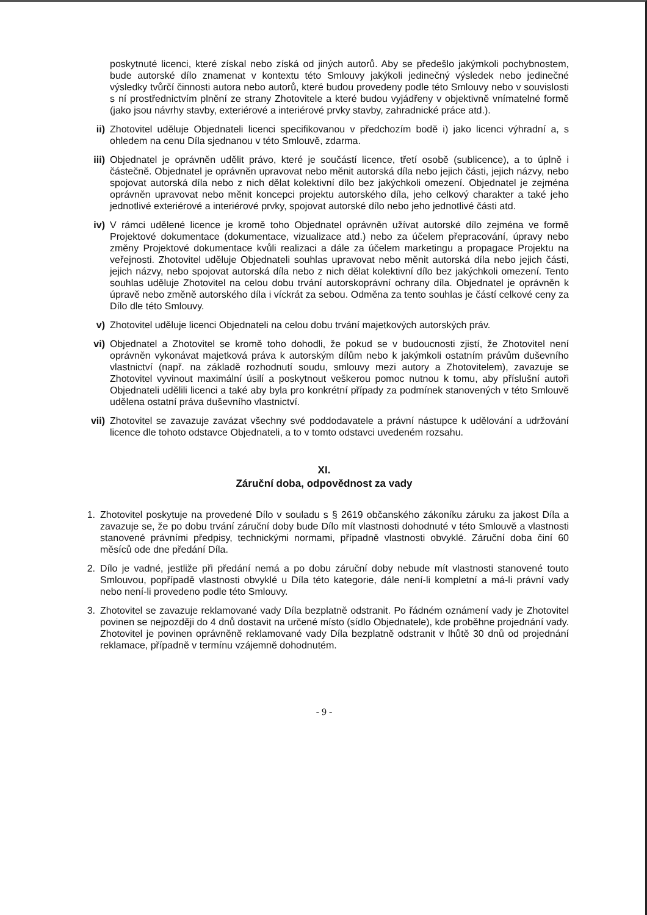poskytnuté licenci, které získal nebo získá od jiných autorů. Aby se předešlo jakýmkoli pochybnostem, bude autorské dílo znamenat v kontextu této Smlouvy jakýkoli jedinečný výsledek nebo jedinečné výsledky tvůrčí činnosti autora nebo autorů, které budou provedeny podle této Smlouvy nebo v souvislosti s ní prostřednictvím plnění ze strany Zhotovitele a které budou vyjádřeny v objektivně vnímatelné formě (jako jsou návrhy stavby, exteriérové a interiérové prvky stavby, zahradnické práce atd.).
ii) Zhotovitel uděluje Objednateli licenci specifikovanou v předchozím bodě i) jako licenci výhradní a, s ohledem na cenu Díla sjednanou v této Smlouvě, zdarma.
iii) Objednatel je oprávněn udělit právo, které je součástí licence, třetí osobě (sublicence), a to úplně i částečně. Objednatel je oprávněn upravovat nebo měnit autorská díla nebo jejich části, jejich názvy, nebo spojovat autorská díla nebo z nich dělat kolektivní dílo bez jakýchkoli omezení. Objednatel je zejména oprávněn upravovat nebo měnit koncepci projektu autorského díla, jeho celkový charakter a také jeho jednotlivé exteriérové a interiérové prvky, spojovat autorské dílo nebo jeho jednotlivé části atd.
iv) V rámci udělené licence je kromě toho Objednatel oprávněn užívat autorské dílo zejména ve formě Projektové dokumentace (dokumentace, vizualizace atd.) nebo za účelem přepracování, úpravy nebo změny Projektové dokumentace kvůli realizaci a dále za účelem marketingu a propagace Projektu na veřejnosti. Zhotovitel uděluje Objednateli souhlas upravovat nebo měnit autorská díla nebo jejich části, jejich názvy, nebo spojovat autorská díla nebo z nich dělat kolektivní dílo bez jakýchkoli omezení. Tento souhlas uděluje Zhotovitel na celou dobu trvání autorskoprávní ochrany díla. Objednatel je oprávněn k úpravě nebo změně autorského díla i víckrát za sebou. Odměna za tento souhlas je částí celkové ceny za Dílo dle této Smlouvy.
v) Zhotovitel uděluje licenci Objednateli na celou dobu trvání majetkových autorských práv.
vi) Objednatel a Zhotovitel se kromě toho dohodli, že pokud se v budoucnosti zjistí, že Zhotovitel není oprávněn vykonávat majetková práva k autorským dílům nebo k jakýmkoli ostatním právům duševního vlastnictví (např. na základě rozhodnutí soudu, smlouvy mezi autory a Zhotovitelem), zavazuje se Zhotovitel vyvinout maximální úsilí a poskytnout veškerou pomoc nutnou k tomu, aby příslušní autoři Objednateli udělili licenci a také aby byla pro konkrétní případy za podmínek stanovených v této Smlouvě udělena ostatní práva duševního vlastnictví.
vii) Zhotovitel se zavazuje zavázat všechny své poddodavatele a právní nástupce k udělování a udržování licence dle tohoto odstavce Objednateli, a to v tomto odstavci uvedeném rozsahu.
XI.
Záruční doba, odpovědnost za vady
1. Zhotovitel poskytuje na provedené Dílo v souladu s § 2619 občanského zákoníku záruku za jakost Díla a zavazuje se, že po dobu trvání záruční doby bude Dílo mít vlastnosti dohodnuté v této Smlouvě a vlastnosti stanovené právními předpisy, technickými normami, případně vlastnosti obvyklé. Záruční doba činí 60 měsíců ode dne předání Díla.
2. Dílo je vadné, jestliže při předání nemá a po dobu záruční doby nebude mít vlastnosti stanovené touto Smlouvou, popřípadě vlastnosti obvyklé u Díla této kategorie, dále není-li kompletní a má-li právní vady nebo není-li provedeno podle této Smlouvy.
3. Zhotovitel se zavazuje reklamované vady Díla bezplatně odstranit. Po řádném oznámení vady je Zhotovitel povinen se nejpozději do 4 dnů dostavit na určené místo (sídlo Objednatele), kde proběhne projednání vady. Zhotovitel je povinen oprávněně reklamované vady Díla bezplatně odstranit v lhůtě 30 dnů od projednání reklamace, případně v termínu vzájemně dohodnutém.
- 9 -